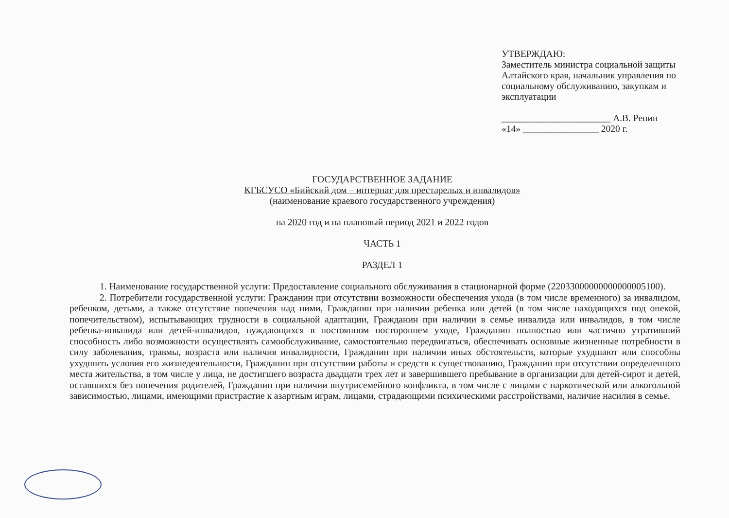УТВЕРЖДАЮ:
Заместитель министра социальной защиты Алтайского края, начальник управления по социальному обслуживанию, закупкам и эксплуатации
_______________________ А.В. Репин
«14» ________________ 2020 г.
ГОСУДАРСТВЕННОЕ ЗАДАНИЕ
КГБСУСО «Бийский дом – интернат для престарелых и инвалидов»
(наименование краевого государственного учреждения)
на 2020 год и на плановый период 2021 и 2022 годов
ЧАСТЬ 1
РАЗДЕЛ 1
1. Наименование государственной услуги: Предоставление социального обслуживания в стационарной форме (22033000000000000005100).
2. Потребители государственной услуги: Гражданин при отсутствии возможности обеспечения ухода (в том числе временного) за инвалидом, ребенком, детьми, а также отсутствие попечения над ними, Гражданин при наличии ребенка или детей (в том числе находящихся под опекой, попечительством), испытывающих трудности в социальной адаптации, Гражданин при наличии в семье инвалида или инвалидов, в том числе ребенка-инвалида или детей-инвалидов, нуждающихся в постоянном постороннем уходе, Гражданин полностью или частично утративший способность либо возможности осуществлять самообслуживание, самостоятельно передвигаться, обеспечивать основные жизненные потребности в силу заболевания, травмы, возраста или наличия инвалидности, Гражданин при наличии иных обстоятельств, которые ухудшают или способны ухудшить условия его жизнедеятельности, Гражданин при отсутствии работы и средств к существованию, Гражданин при отсутствии определенного места жительства, в том числе у лица, не достигшего возраста двадцати трех лет и завершившего пребывание в организации для детей-сирот и детей, оставшихся без попечения родителей, Гражданин при наличии внутрисемейного конфликта, в том числе с лицами с наркотической или алкогольной зависимостью, лицами, имеющими пристрастие к азартным играм, лицами, страдающими психическими расстройствами, наличие насилия в семье.